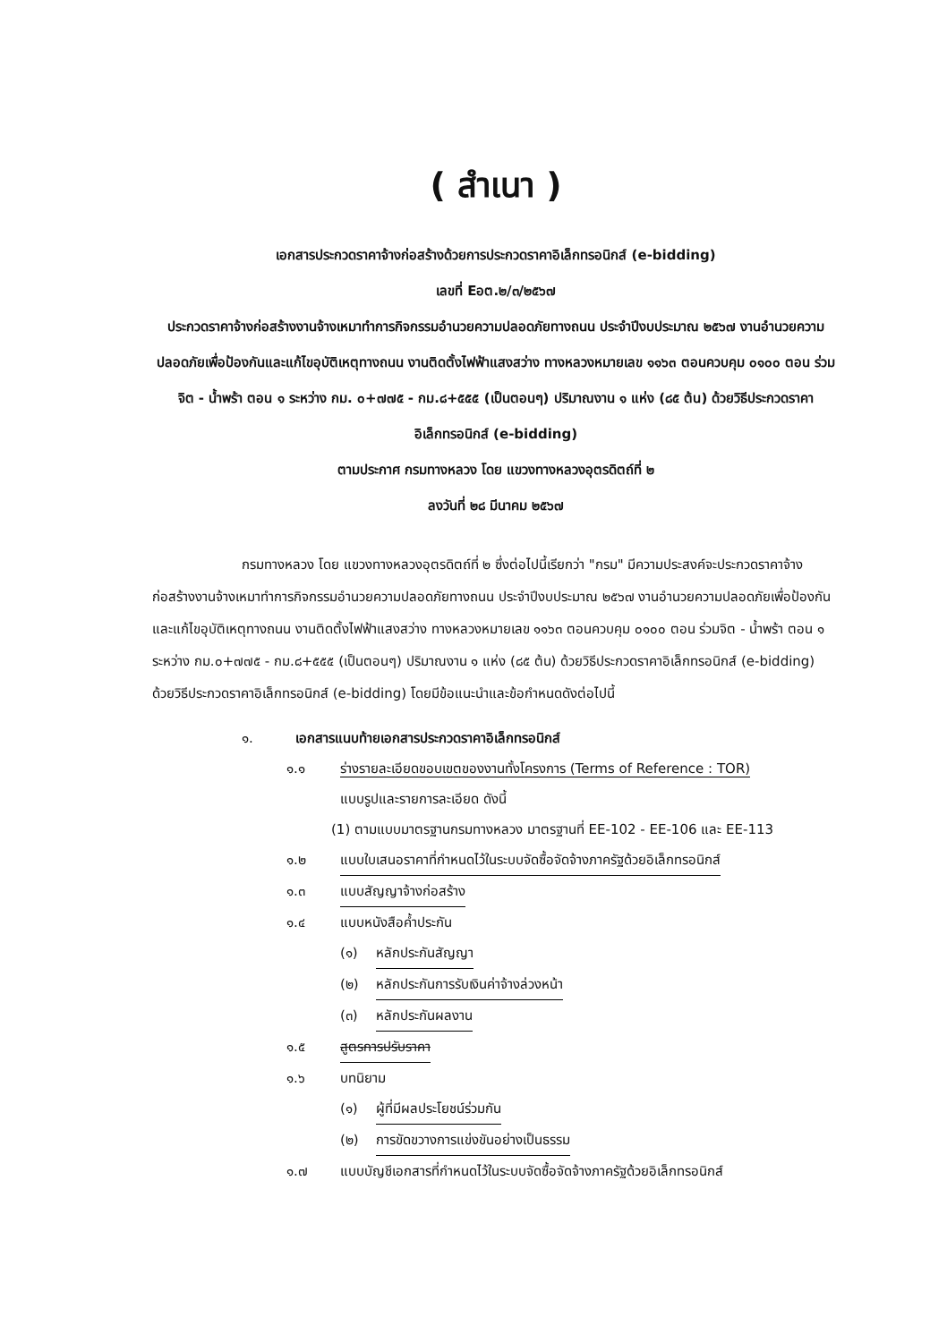( สำเนา )
เอกสารประกวดราคาจ้างก่อสร้างด้วยการประกวดราคาอิเล็กทรอนิกส์ (e-bidding)
เลขที่ Eอต.๒/๓/๒๕๖๗
ประกวดราคาจ้างก่อสร้างงานจ้างเหมาทำการกิจกรรมอำนวยความปลอดภัยทางถนน ประจำปีงบประมาณ ๒๕๖๗ งานอำนวยความปลอดภัยเพื่อป้องกันและแก้ไขอุบัติเหตุทางถนน งานติดตั้งไฟฟ้าแสงสว่าง ทางหลวงหมายเลข ๑๑๖๓ ตอนควบคุม ๐๑๐๐ ตอน ร่วมจิต - น้ำพร้า ตอน ๑ ระหว่าง กม. ๐+๗๗๕ - กม.๘+๕๕๕ (เป็นตอนๆ) ปริมาณงาน ๑ แห่ง (๘๕ ต้น) ด้วยวิธีประกวดราคาอิเล็กทรอนิกส์ (e-bidding)
ตามประกาศ กรมทางหลวง โดย แขวงทางหลวงอุตรดิตถ์ที่ ๒
ลงวันที่ ๒๘ มีนาคม ๒๕๖๗
กรมทางหลวง โดย แขวงทางหลวงอุตรดิตถ์ที่ ๒ ซึ่งต่อไปนี้เรียกว่า "กรม" มีความประสงค์จะประกวดราคาจ้างก่อสร้างงานจ้างเหมาทำการกิจกรรมอำนวยความปลอดภัยทางถนน ประจำปีงบประมาณ ๒๕๖๗ งานอำนวยความปลอดภัยเพื่อป้องกันและแก้ไขอุบัติเหตุทางถนน งานติดตั้งไฟฟ้าแสงสว่าง ทางหลวงหมายเลข ๑๑๖๓ ตอนควบคุม ๐๑๐๐ ตอน ร่วมจิต - น้ำพร้า ตอน ๑ ระหว่าง กม.๐+๗๗๕ - กม.๘+๕๕๕ (เป็นตอนๆ) ปริมาณงาน ๑ แห่ง (๘๕ ต้น) ด้วยวิธีประกวดราคาอิเล็กทรอนิกส์ (e-bidding) ด้วยวิธีประกวดราคาอิเล็กทรอนิกส์ (e-bidding) โดยมีข้อแนะนำและข้อกำหนดดังต่อไปนี้
๑. เอกสารแนบท้ายเอกสารประกวดราคาอิเล็กทรอนิกส์
๑.๑ ร่างรายละเอียดขอบเขตของงานทั้งโครงการ (Terms of Reference : TOR)
แบบรูปและรายการละเอียด ดังนี้
(1) ตามแบบมาตรฐานกรมทางหลวง มาตรฐานที่ EE-102 - EE-106 และ EE-113
๑.๒ แบบใบเสนอราคาที่กำหนดไว้ในระบบจัดซื้อจัดจ้างภาครัฐด้วยอิเล็กทรอนิกส์
๑.๓ แบบสัญญาจ้างก่อสร้าง
๑.๔ แบบหนังสือค้ำประกัน
(๑) หลักประกันสัญญา
(๒) หลักประกันการรับเงินค่าจ้างล่วงหน้า
(๓) หลักประกันผลงาน
๑.๕ สูตรการปรับราคา
๑.๖ บทนิยาม
(๑) ผู้ที่มีผลประโยชน์ร่วมกัน
(๒) การขัดขวางการแข่งขันอย่างเป็นธรรม
๑.๗ แบบบัญชีเอกสารที่กำหนดไว้ในระบบจัดซื้อจัดจ้างภาครัฐด้วยอิเล็กทรอนิกส์